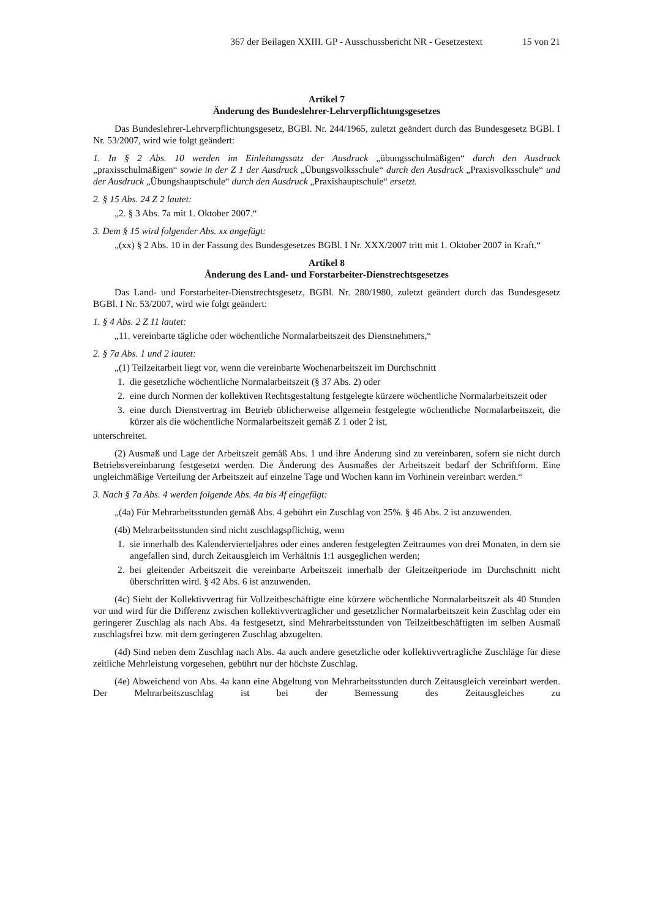367 der Beilagen XXIII. GP - Ausschussbericht NR - Gesetzestext 15 von 21
Artikel 7
Änderung des Bundeslehrer-Lehrverpflichtungsgesetzes
Das Bundeslehrer-Lehrverpflichtungsgesetz, BGBl. Nr. 244/1965, zuletzt geändert durch das Bundesgesetz BGBl. I Nr. 53/2007, wird wie folgt geändert:
1. In § 2 Abs. 10 werden im Einleitungssatz der Ausdruck „übungsschulmäßigen“ durch den Ausdruck „praxisschulmäßigen“ sowie in der Z 1 der Ausdruck „Übungsvolksschule“ durch den Ausdruck „Praxisvolksschule“ und der Ausdruck „Übungshauptschule“ durch den Ausdruck „Praxishauptschule“ ersetzt.
2. § 15 Abs. 24 Z 2 lautet:
„2. § 3 Abs. 7a mit 1. Oktober 2007.“
3. Dem § 15 wird folgender Abs. xx angefügt:
„(xx) § 2 Abs. 10 in der Fassung des Bundesgesetzes BGBl. I Nr. XXX/2007 tritt mit 1. Oktober 2007 in Kraft.“
Artikel 8
Änderung des Land- und Forstarbeiter-Dienstrechtsgesetzes
Das Land- und Forstarbeiter-Dienstrechtsgesetz, BGBl. Nr. 280/1980, zuletzt geändert durch das Bundesgesetz BGBl. I Nr. 53/2007, wird wie folgt geändert:
1. § 4 Abs. 2 Z 11 lautet:
„11. vereinbarte tägliche oder wöchentliche Normalarbeitszeit des Dienstnehmers,“
2. § 7a Abs. 1 und 2 lautet:
„(1) Teilzeitarbeit liegt vor, wenn die vereinbarte Wochenarbeitszeit im Durchschnitt
1. die gesetzliche wöchentliche Normalarbeitszeit (§ 37 Abs. 2) oder
2. eine durch Normen der kollektiven Rechtsgestaltung festgelegte kürzere wöchentliche Normalarbeitszeit oder
3. eine durch Dienstvertrag im Betrieb üblicherweise allgemein festgelegte wöchentliche Normalarbeitszeit, die kürzer als die wöchentliche Normalarbeitszeit gemäß Z 1 oder 2 ist,
unterschreitet.
(2) Ausmaß und Lage der Arbeitszeit gemäß Abs. 1 und ihre Änderung sind zu vereinbaren, sofern sie nicht durch Betriebsvereinbarung festgesetzt werden. Die Änderung des Ausmaßes der Arbeitszeit bedarf der Schriftform. Eine ungleichmäßige Verteilung der Arbeitszeit auf einzelne Tage und Wochen kann im Vorhinein vereinbart werden.“
3. Nach § 7a Abs. 4 werden folgende Abs. 4a bis 4f eingefügt:
„(4a) Für Mehrarbeitsstunden gemäß Abs. 4 gebührt ein Zuschlag von 25%. § 46 Abs. 2 ist anzuwenden.
(4b) Mehrarbeitsstunden sind nicht zuschlagspflichtig, wenn
1. sie innerhalb des Kalendervierteljahres oder eines anderen festgelegten Zeitraumes von drei Monaten, in dem sie angefallen sind, durch Zeitausgleich im Verhältnis 1:1 ausgeglichen werden;
2. bei gleitender Arbeitszeit die vereinbarte Arbeitszeit innerhalb der Gleitzeitperiode im Durchschnitt nicht überschritten wird. § 42 Abs. 6 ist anzuwenden.
(4c) Sieht der Kollektivvertrag für Vollzeitbeschäftigte eine kürzere wöchentliche Normalarbeitszeit als 40 Stunden vor und wird für die Differenz zwischen kollektivvertraglicher und gesetzlicher Normalarbeitszeit kein Zuschlag oder ein geringerer Zuschlag als nach Abs. 4a festgesetzt, sind Mehrarbeitsstunden von Teilzeitbeschäftigten im selben Ausmaß zuschlagsfrei bzw. mit dem geringeren Zuschlag abzugelten.
(4d) Sind neben dem Zuschlag nach Abs. 4a auch andere gesetzliche oder kollektivvertragliche Zuschläge für diese zeitliche Mehrleistung vorgesehen, gebührt nur der höchste Zuschlag.
(4e) Abweichend von Abs. 4a kann eine Abgeltung von Mehrarbeitsstunden durch Zeitausgleich vereinbart werden. Der Mehrarbeitszuschlag ist bei der Bemessung des Zeitausgleiches zu